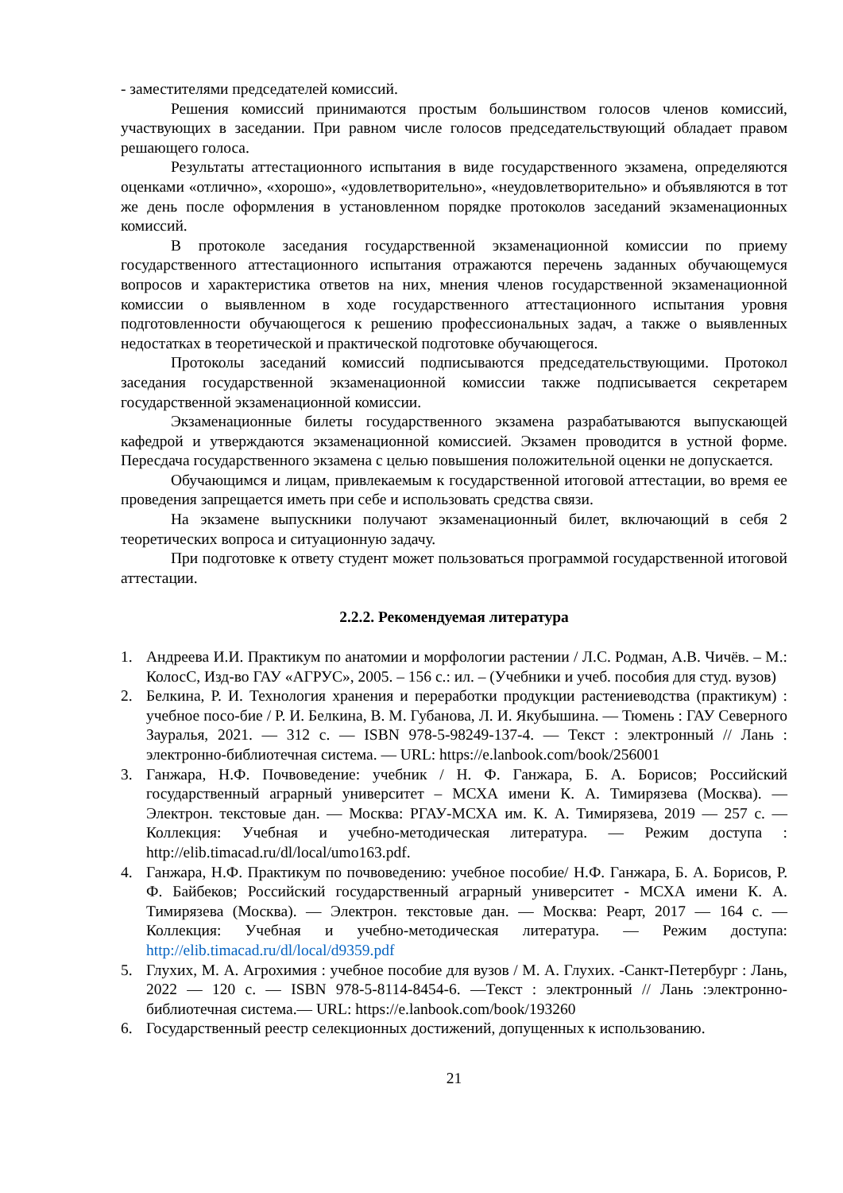- заместителями председателей комиссий.
Решения комиссий принимаются простым большинством голосов членов комиссий, участвующих в заседании. При равном числе голосов председательствующий обладает правом решающего голоса.
Результаты аттестационного испытания в виде государственного экзамена, определяются оценками «отлично», «хорошо», «удовлетворительно», «неудовлетворительно» и объявляются в тот же день после оформления в установленном порядке протоколов заседаний экзаменационных комиссий.
В протоколе заседания государственной экзаменационной комиссии по приему государственного аттестационного испытания отражаются перечень заданных обучающемуся вопросов и характеристика ответов на них, мнения членов государственной экзаменационной комиссии о выявленном в ходе государственного аттестационного испытания уровня подготовленности обучающегося к решению профессиональных задач, а также о выявленных недостатках в теоретической и практической подготовке обучающегося.
Протоколы заседаний комиссий подписываются председательствующими. Протокол заседания государственной экзаменационной комиссии также подписывается секретарем государственной экзаменационной комиссии.
Экзаменационные билеты государственного экзамена разрабатываются выпускающей кафедрой и утверждаются экзаменационной комиссией. Экзамен проводится в устной форме. Пересдача государственного экзамена с целью повышения положительной оценки не допускается.
Обучающимся и лицам, привлекаемым к государственной итоговой аттестации, во время ее проведения запрещается иметь при себе и использовать средства связи.
На экзамене выпускники получают экзаменационный билет, включающий в себя 2 теоретических вопроса и ситуационную задачу.
При подготовке к ответу студент может пользоваться программой государственной итоговой аттестации.
2.2.2. Рекомендуемая литература
1. Андреева И.И. Практикум по анатомии и морфологии растении / Л.С. Родман, А.В. Чичёв. – М.: КолосС, Изд-во ГАУ «АГРУС», 2005. – 156 с.: ил. – (Учебники и учеб. пособия для студ. вузов)
2. Белкина, Р. И. Технология хранения и переработки продукции растениеводства (практикум) : учебное посо-бие / Р. И. Белкина, В. М. Губанова, Л. И. Якубышина. — Тюмень : ГАУ Северного Зауралья, 2021. — 312 с. — ISBN 978-5-98249-137-4. — Текст : электронный // Лань : электронно-библиотечная система. — URL: https://e.lanbook.com/book/256001
3. Ганжара, Н.Ф. Почвоведение: учебник / Н. Ф. Ганжара, Б. А. Борисов; Российский государственный аграрный университет – МСХА имени К. А. Тимирязева (Москва). — Электрон. текстовые дан. — Москва: РГАУ-МСХА им. К. А. Тимирязева, 2019 — 257 с. — Коллекция: Учебная и учебно-методическая литература. — Режим доступа : http://elib.timacad.ru/dl/local/umo163.pdf.
4. Ганжара, Н.Ф. Практикум по почвоведению: учебное пособие/ Н.Ф. Ганжара, Б. А. Борисов, Р. Ф. Байбеков; Российский государственный аграрный университет - МСХА имени К. А. Тимирязева (Москва). — Электрон. текстовые дан. — Москва: Реарт, 2017 — 164 с. — Коллекция: Учебная и учебно-методическая литература. — Режим доступа: http://elib.timacad.ru/dl/local/d9359.pdf
5. Глухих, М. А. Агрохимия : учебное пособие для вузов / М. А. Глухих. -Санкт-Петербург : Лань, 2022 — 120 с. — ISBN 978-5-8114-8454-6. —Текст : электронный // Лань :электронно-библиотечная система.— URL: https://e.lanbook.com/book/193260
6. Государственный реестр селекционных достижений, допущенных к использованию.
21